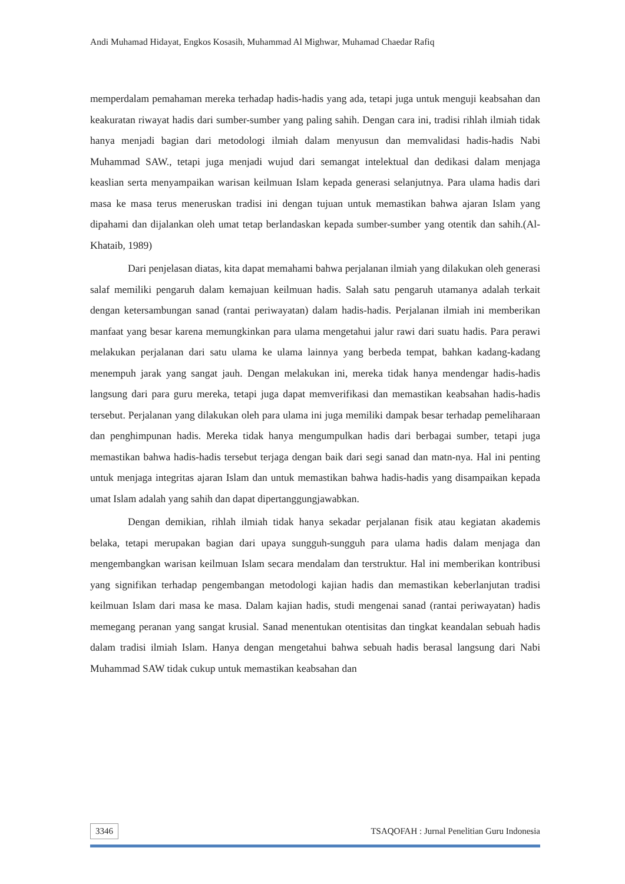Andi Muhamad Hidayat, Engkos Kosasih, Muhammad Al Mighwar, Muhamad Chaedar Rafiq
memperdalam pemahaman mereka terhadap hadis-hadis yang ada, tetapi juga untuk menguji keabsahan dan keakuratan riwayat hadis dari sumber-sumber yang paling sahih. Dengan cara ini, tradisi rihlah ilmiah tidak hanya menjadi bagian dari metodologi ilmiah dalam menyusun dan memvalidasi hadis-hadis Nabi Muhammad SAW., tetapi juga menjadi wujud dari semangat intelektual dan dedikasi dalam menjaga keaslian serta menyampaikan warisan keilmuan Islam kepada generasi selanjutnya. Para ulama hadis dari masa ke masa terus meneruskan tradisi ini dengan tujuan untuk memastikan bahwa ajaran Islam yang dipahami dan dijalankan oleh umat tetap berlandaskan kepada sumber-sumber yang otentik dan sahih.(Al-Khataib, 1989)
Dari penjelasan diatas, kita dapat memahami bahwa perjalanan ilmiah yang dilakukan oleh generasi salaf memiliki pengaruh dalam kemajuan keilmuan hadis. Salah satu pengaruh utamanya adalah terkait dengan ketersambungan sanad (rantai periwayatan) dalam hadis-hadis. Perjalanan ilmiah ini memberikan manfaat yang besar karena memungkinkan para ulama mengetahui jalur rawi dari suatu hadis. Para perawi melakukan perjalanan dari satu ulama ke ulama lainnya yang berbeda tempat, bahkan kadang-kadang menempuh jarak yang sangat jauh. Dengan melakukan ini, mereka tidak hanya mendengar hadis-hadis langsung dari para guru mereka, tetapi juga dapat memverifikasi dan memastikan keabsahan hadis-hadis tersebut. Perjalanan yang dilakukan oleh para ulama ini juga memiliki dampak besar terhadap pemeliharaan dan penghimpunan hadis. Mereka tidak hanya mengumpulkan hadis dari berbagai sumber, tetapi juga memastikan bahwa hadis-hadis tersebut terjaga dengan baik dari segi sanad dan matn-nya. Hal ini penting untuk menjaga integritas ajaran Islam dan untuk memastikan bahwa hadis-hadis yang disampaikan kepada umat Islam adalah yang sahih dan dapat dipertanggungjawabkan.
Dengan demikian, rihlah ilmiah tidak hanya sekadar perjalanan fisik atau kegiatan akademis belaka, tetapi merupakan bagian dari upaya sungguh-sungguh para ulama hadis dalam menjaga dan mengembangkan warisan keilmuan Islam secara mendalam dan terstruktur. Hal ini memberikan kontribusi yang signifikan terhadap pengembangan metodologi kajian hadis dan memastikan keberlanjutan tradisi keilmuan Islam dari masa ke masa. Dalam kajian hadis, studi mengenai sanad (rantai periwayatan) hadis memegang peranan yang sangat krusial. Sanad menentukan otentisitas dan tingkat keandalan sebuah hadis dalam tradisi ilmiah Islam. Hanya dengan mengetahui bahwa sebuah hadis berasal langsung dari Nabi Muhammad SAW tidak cukup untuk memastikan keabsahan dan
3346 TSAQOFAH : Jurnal Penelitian Guru Indonesia